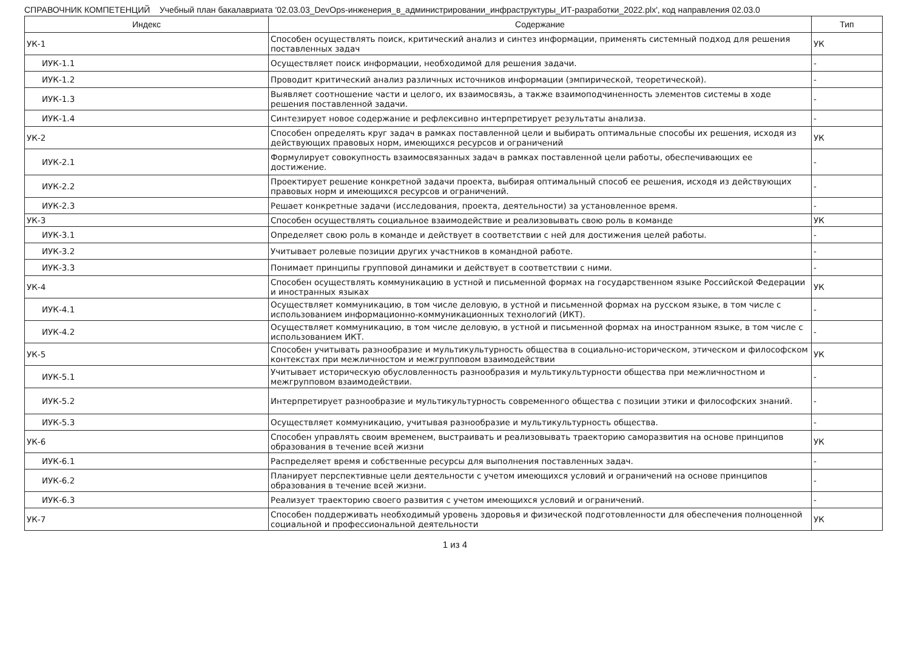СПРАВОЧНИК КОМПЕТЕНЦИЙ Учебный план бакалавриата '02.03.03_DevOps-инженерия_в_администрировании_инфраструктуры_ИТ-разработки_2022.plx', код направления 02.03.0
| Индекс | Содержание | Тип |
| --- | --- | --- |
| УК-1 | Способен осуществлять поиск, критический анализ и синтез информации, применять системный подход для решения поставленных задач | УК |
| ИУК-1.1 | Осуществляет поиск информации, необходимой для решения задачи. | - |
| ИУК-1.2 | Проводит критический анализ различных источников информации (эмпирической, теоретической). | - |
| ИУК-1.3 | Выявляет соотношение части и целого, их взаимосвязь, а также взаимоподчиненность элементов системы в ходе решения поставленной задачи. | - |
| ИУК-1.4 | Синтезирует новое содержание и рефлексивно интерпретирует результаты анализа. | - |
| УК-2 | Способен определять круг задач в рамках поставленной цели и выбирать оптимальные способы их решения, исходя из действующих правовых норм, имеющихся ресурсов и ограничений | УК |
| ИУК-2.1 | Формулирует совокупность взаимосвязанных задач в рамках поставленной цели работы, обеспечивающих ее достижение. | - |
| ИУК-2.2 | Проектирует решение конкретной задачи проекта, выбирая оптимальный способ ее решения, исходя из действующих правовых норм и имеющихся ресурсов и ограничений. | - |
| ИУК-2.3 | Решает конкретные задачи (исследования, проекта, деятельности) за установленное время. | - |
| УК-3 | Способен осуществлять социальное взаимодействие и реализовывать свою роль в команде | УК |
| ИУК-3.1 | Определяет свою роль в команде и действует в соответствии с ней для достижения целей работы. | - |
| ИУК-3.2 | Учитывает ролевые позиции других участников в командной работе. | - |
| ИУК-3.3 | Понимает принципы групповой динамики и действует в соответствии с ними. | - |
| УК-4 | Способен осуществлять коммуникацию в устной и письменной формах на государственном языке Российской Федерации и иностранных языках | УК |
| ИУК-4.1 | Осуществляет коммуникацию, в том числе деловую, в устной и письменной формах на русском языке, в том числе с использованием информационно-коммуникационных технологий (ИКТ). | - |
| ИУК-4.2 | Осуществляет коммуникацию, в том числе деловую, в устной и письменной формах на иностранном языке, в том числе с использованием ИКТ. | - |
| УК-5 | Способен учитывать разнообразие и мультикультурность общества в социально-историческом, этическом и философском контекстах при межличностом и межгрупповом взаимодействии | УК |
| ИУК-5.1 | Учитывает историческую обусловленность разнообразия и мультикультурности общества при межличностном и межгрупповом взаимодействии. | - |
| ИУК-5.2 | Интерпретирует разнообразие и мультикультурность современного общества с позиции этики и философских знаний. | - |
| ИУК-5.3 | Осуществляет коммуникацию, учитывая разнообразие и мультикультурность общества. | - |
| УК-6 | Способен управлять своим временем, выстраивать и реализовывать траекторию саморазвития на основе принципов образования в течение всей жизни | УК |
| ИУК-6.1 | Распределяет время и собственные ресурсы для выполнения поставленных задач. | - |
| ИУК-6.2 | Планирует перспективные цели деятельности с учетом имеющихся условий и ограничений на основе принципов образования в течение всей жизни. | - |
| ИУК-6.3 | Реализует траекторию своего развития с учетом имеющихся условий и ограничений. | - |
| УК-7 | Способен поддерживать необходимый уровень здоровья и физической подготовленности для обеспечения полноценной социальной и профессиональной деятельности | УК |
1 из 4